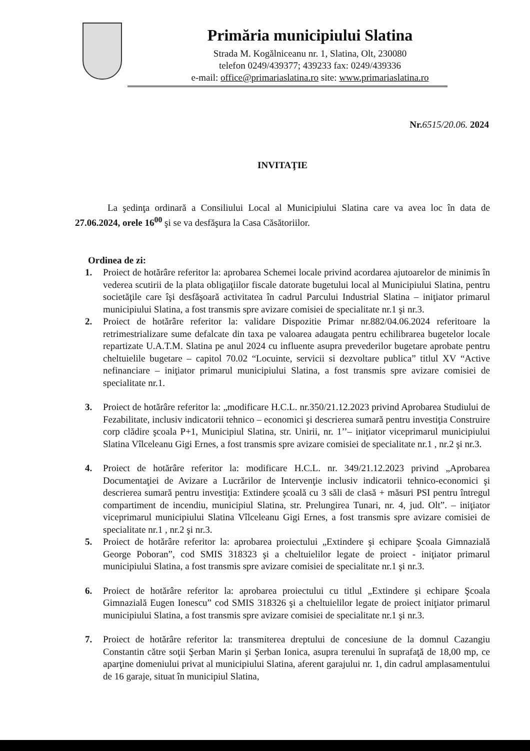Primăria municipiului Slatina
Strada M. Kogălniceanu nr. 1, Slatina, Olt, 230080
telefon 0249/439377; 439233 fax: 0249/439336
e-mail: office@primariaslatina.ro site: www.primariaslatina.ro
Nr.6515/20.06. 2024
INVITAŢIE
La şedinţa ordinară a Consiliului Local al Municipiului Slatina care va avea loc în data de 27.06.2024, orele 16<sup>00</sup> şi se va desfăşura la Casa Căsătoriilor.
Ordinea de zi:
1. Proiect de hotărâre referitor la: aprobarea Schemei locale privind acordarea ajutoarelor de minimis în vederea scutirii de la plata obligaţiilor fiscale datorate bugetului local al Municipiului Slatina, pentru societăţile care îşi desfăşoară activitatea în cadrul Parcului Industrial Slatina – iniţiator primarul municipiului Slatina, a fost transmis spre avizare comisiei de specialitate nr.1 şi nr.3.
2. Proiect de hotărâre referitor la: validare Dispozitie Primar nr.882/04.06.2024 referitoare la retrimestrializare sume defalcate din taxa pe valoarea adaugata pentru echilibrarea bugetelor locale repartizate U.A.T.M. Slatina pe anul 2024 cu influente asupra prevederilor bugetare aprobate pentru cheltuielile bugetare – capitol 70.02 “Locuinte, servicii si dezvoltare publica” titlul XV “Active nefinanciare – iniţiator primarul municipiului Slatina, a fost transmis spre avizare comisiei de specialitate nr.1.
3. Proiect de hotărâre referitor la: „modificare H.C.L. nr.350/21.12.2023 privind Aprobarea Studiului de Fezabilitate, inclusiv indicatorii tehnico – economici şi descrierea sumară pentru investiţia Construire corp clădire şcoala P+1, Municipiul Slatina, str. Unirii, nr. 1’’– iniţiator viceprimarul municipiului Slatina Vîlceleanu Gigi Ernes, a fost transmis spre avizare comisiei de specialitate nr.1 , nr.2 şi nr.3.
4. Proiect de hotărâre referitor la: modificare H.C.L. nr. 349/21.12.2023 privind „Aprobarea Documentaţiei de Avizare a Lucrărilor de Intervenţie inclusiv indicatorii tehnico-economici şi descrierea sumară pentru investiţia: Extindere şcoală cu 3 săli de clasă + măsuri PSI pentru întregul compartiment de incendiu, municipiul Slatina, str. Prelungirea Tunari, nr. 4, jud. Olt”. – iniţiator viceprimarul municipiului Slatina Vîlceleanu Gigi Ernes, a fost transmis spre avizare comisiei de specialitate nr.1 , nr.2 şi nr.3.
5. Proiect de hotărâre referitor la: aprobarea proiectului „Extindere şi echipare Şcoala Gimnazială George Poboran”, cod SMIS 318323 şi a cheltuielilor legate de proiect - iniţiator primarul municipiului Slatina, a fost transmis spre avizare comisiei de specialitate nr.1 şi nr.3.
6. Proiect de hotărâre referitor la: aprobarea proiectului cu titlul „Extindere şi echipare Şcoala Gimnazială Eugen Ionescu” cod SMIS 318326 şi a cheltuielilor legate de proiect iniţiator primarul municipiului Slatina, a fost transmis spre avizare comisiei de specialitate nr.1 şi nr.3.
7. Proiect de hotărâre referitor la: transmiterea dreptului de concesiune de la domnul Cazangiu Constantin către soţii Şerban Marin şi Şerban Ionica, asupra terenului în suprafaţă de 18,00 mp, ce aparţine domeniului privat al municipiului Slatina, aferent garajului nr. 1, din cadrul amplasamentului de 16 garaje, situat în municipiul Slatina,